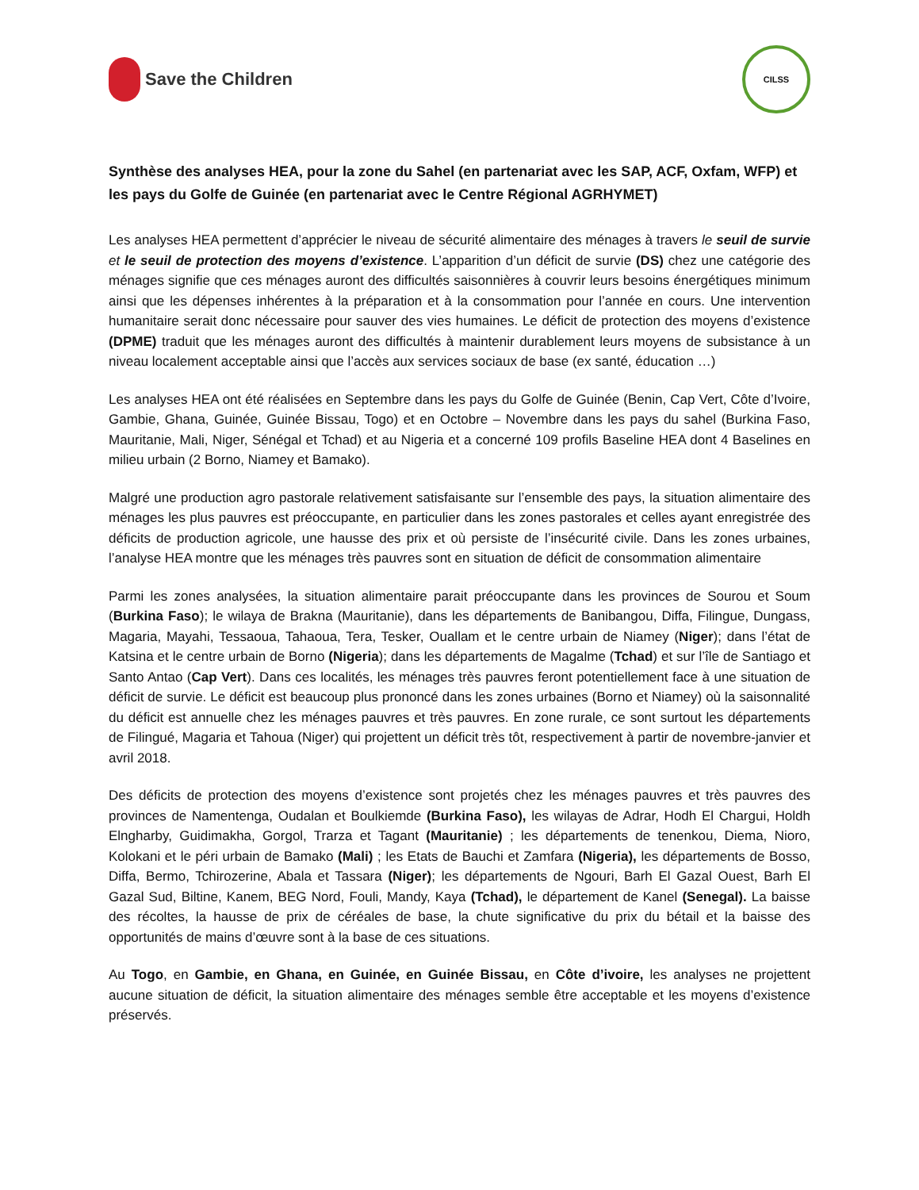Save the Children
CILSS
Synthèse des analyses HEA, pour la zone du Sahel (en partenariat avec les SAP, ACF, Oxfam, WFP) et les pays du Golfe de Guinée (en partenariat avec le Centre Régional AGRHYMET)
Les analyses HEA permettent d’apprécier le niveau de sécurité alimentaire des ménages à travers le seuil de survie et le seuil de protection des moyens d’existence. L’apparition d’un déficit de survie (DS) chez une catégorie des ménages signifie que ces ménages auront des difficultés saisonnières à couvrir leurs besoins énergétiques minimum ainsi que les dépenses inhérentes à la préparation et à la consommation pour l’année en cours. Une intervention humanitaire serait donc nécessaire pour sauver des vies humaines. Le déficit de protection des moyens d’existence (DPME) traduit que les ménages auront des difficultés à maintenir durablement leurs moyens de subsistance à un niveau localement acceptable ainsi que l’accès aux services sociaux de base (ex santé, éducation …)
Les analyses HEA ont été réalisées en Septembre dans les pays du Golfe de Guinée (Benin, Cap Vert, Côte d’Ivoire, Gambie, Ghana, Guinée, Guinée Bissau, Togo) et en Octobre – Novembre dans les pays du sahel (Burkina Faso, Mauritanie, Mali, Niger, Sénégal et Tchad) et au Nigeria et a concerné 109 profils Baseline HEA dont 4 Baselines en milieu urbain (2 Borno, Niamey et Bamako).
Malgré une production agro pastorale relativement satisfaisante sur l’ensemble des pays, la situation alimentaire des ménages les plus pauvres est préoccupante, en particulier dans les zones pastorales et celles ayant enregistrée des déficits de production agricole, une hausse des prix et où persiste de l’insécurité civile. Dans les zones urbaines, l’analyse HEA montre que les ménages très pauvres sont en situation de déficit de consommation alimentaire
Parmi les zones analysées, la situation alimentaire parait préoccupante dans les provinces de Sourou et Soum (Burkina Faso); le wilaya de Brakna (Mauritanie), dans les départements de Banibangou, Diffa, Filingue, Dungass, Magaria, Mayahi, Tessaoua, Tahaoua, Tera, Tesker, Ouallam et le centre urbain de Niamey (Niger); dans l’état de Katsina et le centre urbain de Borno (Nigeria); dans les départements de Magalme (Tchad) et sur l’île de Santiago et Santo Antao (Cap Vert). Dans ces localités, les ménages très pauvres feront potentiellement face à une situation de déficit de survie. Le déficit est beaucoup plus prononcé dans les zones urbaines (Borno et Niamey) où la saisonnalité du déficit est annuelle chez les ménages pauvres et très pauvres. En zone rurale, ce sont surtout les départements de Filingué, Magaria et Tahoua (Niger) qui projettent un déficit très tôt, respectivement à partir de novembre-janvier et avril 2018.
Des déficits de protection des moyens d’existence sont projetés chez les ménages pauvres et très pauvres des provinces de Namentenga, Oudalan et Boulkiemde (Burkina Faso), les wilayas de Adrar, Hodh El Chargui, Holdh Elngharby, Guidimakha, Gorgol, Trarza et Tagant (Mauritanie) ; les départements de tenenkou, Diema, Nioro, Kolokani et le péri urbain de Bamako (Mali) ; les Etats de Bauchi et Zamfara (Nigeria), les départements de Bosso, Diffa, Bermo, Tchirozerine, Abala et Tassara (Niger); les départements de Ngouri, Barh El Gazal Ouest, Barh El Gazal Sud, Biltine, Kanem, BEG Nord, Fouli, Mandy, Kaya (Tchad), le département de Kanel (Senegal). La baisse des récoltes, la hausse de prix de céréales de base, la chute significative du prix du bétail et la baisse des opportunités de mains d’œuvre sont à la base de ces situations.
Au Togo, en Gambie, en Ghana, en Guinée, en Guinée Bissau, en Côte d’ivoire, les analyses ne projettent aucune situation de déficit, la situation alimentaire des ménages semble être acceptable et les moyens d’existence préservés.